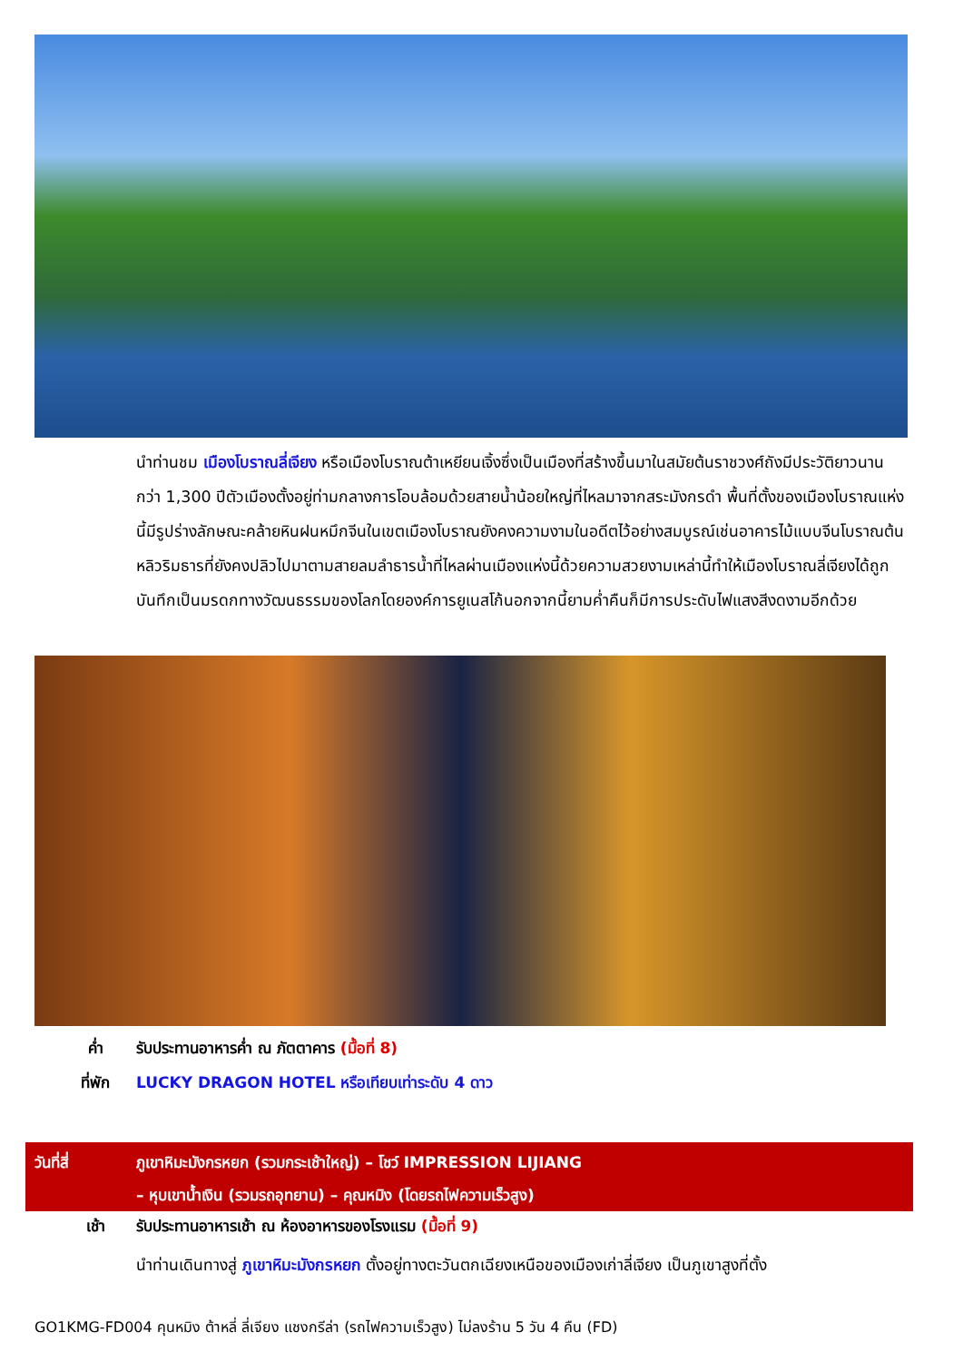นำท่านชม เมืองโบราณลี่เจียง หรือเมืองโบราณต้าเหยียนเจิ้งซึ่งเป็นเมืองที่สร้างขึ้นมาในสมัยต้นราชวงศ์ถังมีประวัติยาวนานกว่า 1,300 ปีตัวเมืองตั้งอยู่ท่ามกลางการโอบล้อมด้วยสายน้ำน้อยใหญ่ที่ไหลมาจากสระมังกรดำ พื้นที่ตั้งของเมืองโบราณแห่งนี้มีรูปร่างลักษณะคล้ายหินฝนหมึกจีนในเขตเมืองโบราณยังคงความงามในอดีตไว้อย่างสมบูรณ์เช่นอาคารไม้แบบจีนโบราณต้นหลิวริมธารที่ยังคงปลิวไปมาตามสายลมลำธารน้ำที่ไหลผ่านเมืองแห่งนี้ด้วยความสวยงามเหล่านี้ทำให้เมืองโบราณลี่เจียงได้ถูกบันทึกเป็นมรดกทางวัฒนธรรมของโลกโดยองค์การยูเนสโก้นอกจากนี้ยามค่ำคืนก็มีการประดับไฟแสงสีงดงามอีกด้วย
ค่ำ รับประทานอาหารค่ำ ณ ภัตตาคาร (มื้อที่ 8)
ที่พัก LUCKY DRAGON HOTEL หรือเทียบเท่าระดับ 4 ดาว
วันที่สี่ ภูเขาหิมะมังกรหยก (รวมกระเช้าใหญ่) – โชว์ IMPRESSION LIJIANG
– หุบเขาน้ำเงิน (รวมรถอุทยาน) – คุณหมิง (โดยรถไฟความเร็วสูง)
เช้า รับประทานอาหารเช้า ณ ห้องอาหารของโรงแรม (มื้อที่ 9)
นำท่านเดินทางสู่ ภูเขาหิมะมังกรหยก ตั้งอยู่ทางตะวันตกเฉียงเหนือของเมืองเก่าลี่เจียง เป็นภูเขาสูงที่ตั้ง
GO1KMG-FD004 คุนหมิง ต้าหลี่ ลี่เจียง แชงกรีล่า (รถไฟความเร็วสูง) ไม่ลงร้าน 5 วัน 4 คืน (FD)